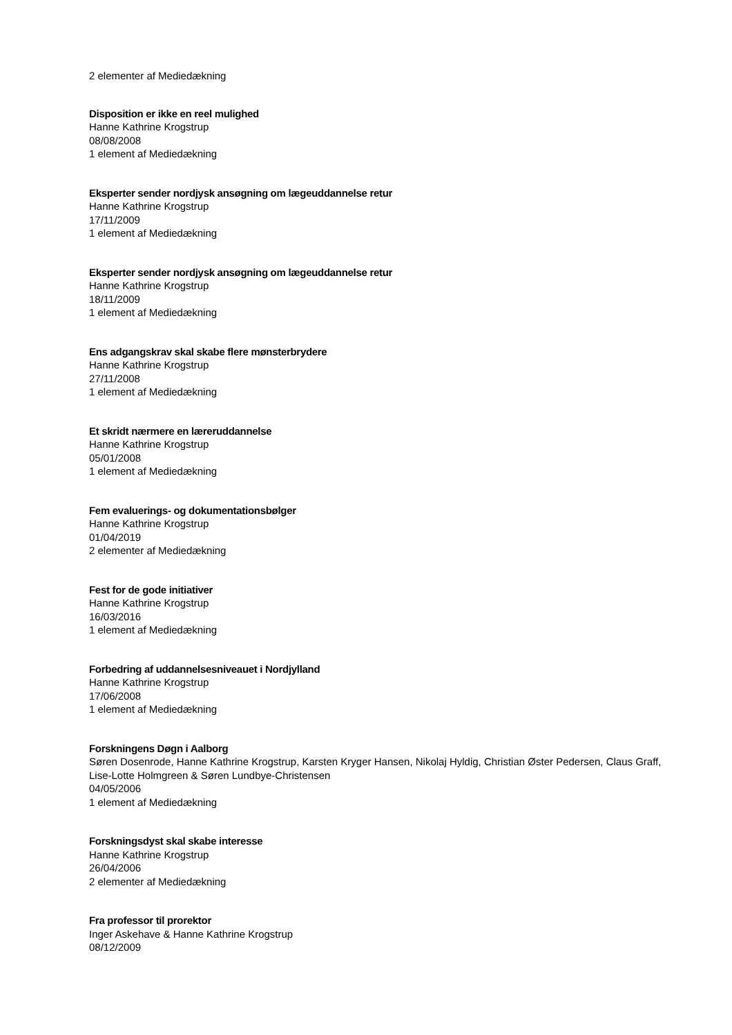2 elementer af Mediedækning
Disposition er ikke en reel mulighed
Hanne Kathrine Krogstrup
08/08/2008
1 element af Mediedækning
Eksperter sender nordjysk ansøgning om lægeuddannelse retur
Hanne Kathrine Krogstrup
17/11/2009
1 element af Mediedækning
Eksperter sender nordjysk ansøgning om lægeuddannelse retur
Hanne Kathrine Krogstrup
18/11/2009
1 element af Mediedækning
Ens adgangskrav skal skabe flere mønsterbrydere
Hanne Kathrine Krogstrup
27/11/2008
1 element af Mediedækning
Et skridt nærmere en læreruddannelse
Hanne Kathrine Krogstrup
05/01/2008
1 element af Mediedækning
Fem evaluerings- og dokumentationsbølger
Hanne Kathrine Krogstrup
01/04/2019
2 elementer af Mediedækning
Fest for de gode initiativer
Hanne Kathrine Krogstrup
16/03/2016
1 element af Mediedækning
Forbedring af uddannelsesniveauet i Nordjylland
Hanne Kathrine Krogstrup
17/06/2008
1 element af Mediedækning
Forskningens Døgn i Aalborg
Søren Dosenrode, Hanne Kathrine Krogstrup, Karsten Kryger Hansen, Nikolaj Hyldig, Christian Øster Pedersen, Claus Graff, Lise-Lotte Holmgreen & Søren Lundbye-Christensen
04/05/2006
1 element af Mediedækning
Forskningsdyst skal skabe interesse
Hanne Kathrine Krogstrup
26/04/2006
2 elementer af Mediedækning
Fra professor til prorektor
Inger Askehave & Hanne Kathrine Krogstrup
08/12/2009